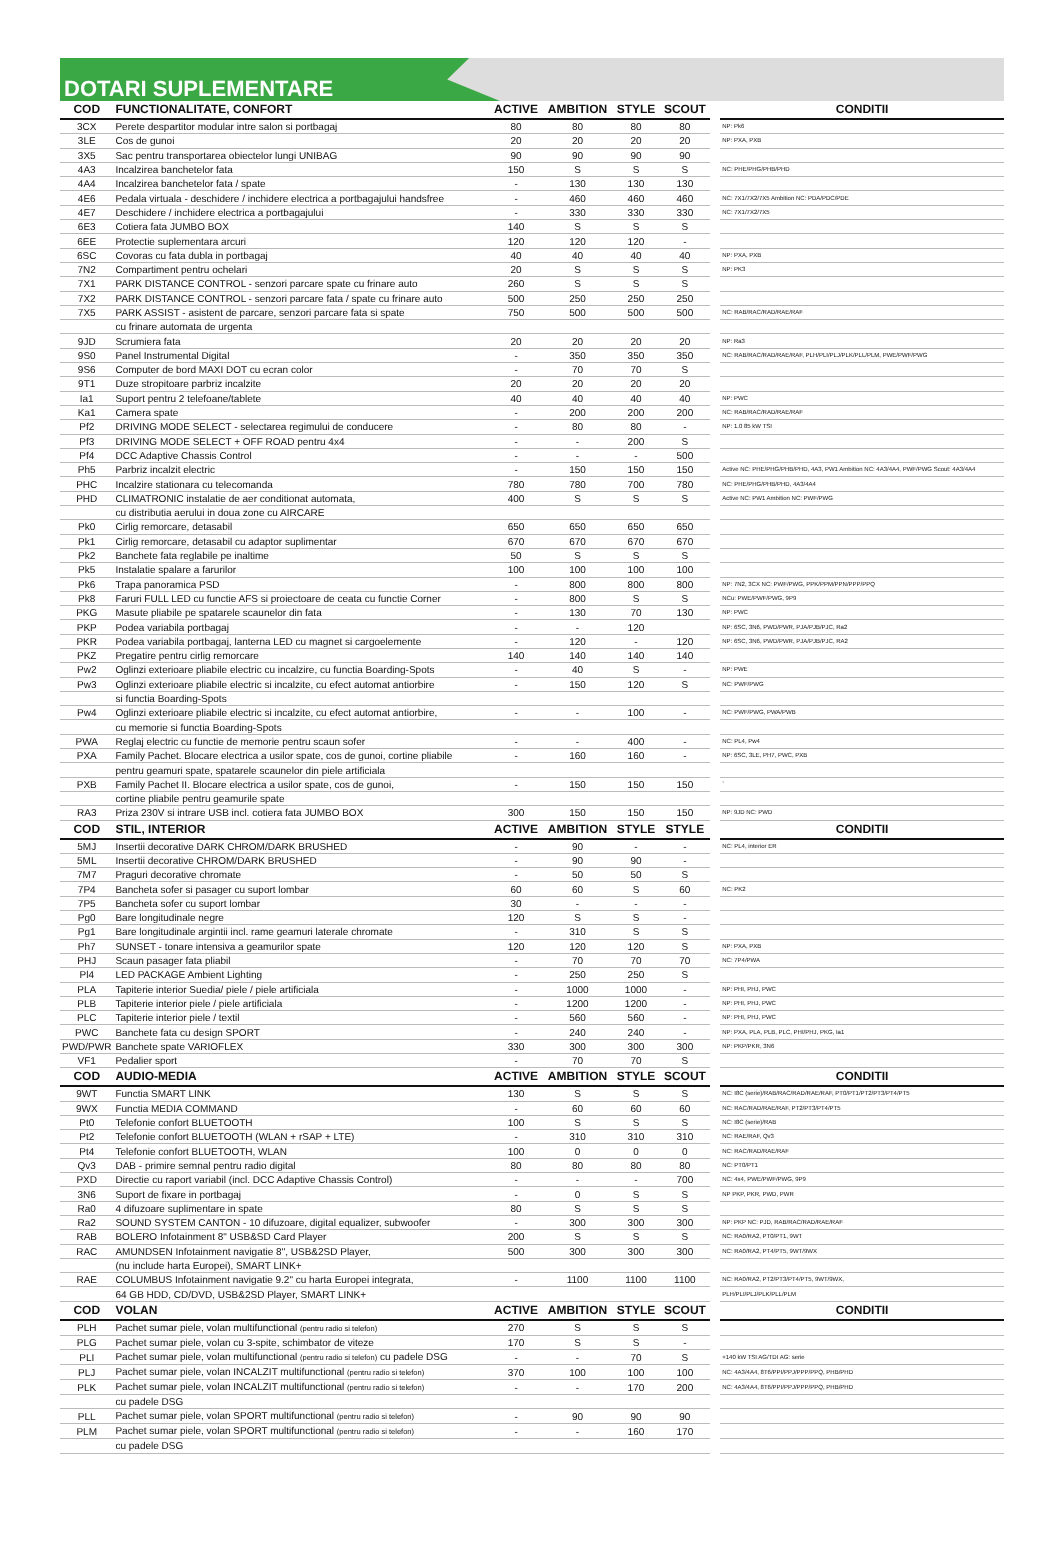DOTARI SUPLEMENTARE
| COD | FUNCTIONALITATE, CONFORT | ACTIVE | AMBITION | STYLE | SCOUT | | CONDITII |
| --- | --- | --- | --- | --- | --- | --- | --- |
| 3CX | Perete despartitor modular intre salon si portbagaj | 80 | 80 | 80 | 80 | | NP: Pk6 |
| 3LE | Cos de gunoi | 20 | 20 | 20 | 20 | | NP: PXA, PXB |
| 3X5 | Sac pentru transportarea obiectelor lungi UNIBAG | 90 | 90 | 90 | 90 | | |
| 4A3 | Incalzirea banchetelor fata | 150 | S | S | S | | NC: PHE/PHG/PHB/PHD |
| 4A4 | Incalzirea banchetelor fata / spate | - | 130 | 130 | 130 | | |
| 4E6 | Pedala virtuala - deschidere / inchidere electrica a portbagajului handsfree | - | 460 | 460 | 460 | | NC: 7X1/7X2/7X5 Ambition NC: PDA/PDC/PDE |
| 4E7 | Deschidere / inchidere electrica a portbagajului | - | 330 | 330 | 330 | | NC: 7X1/7X2/7X5 |
| 6E3 | Cotiera fata JUMBO BOX | 140 | S | S | S | | |
| 6EE | Protectie suplementara arcuri | 120 | 120 | 120 | - | | |
| 6SC | Covoras cu fata dubla in portbagaj | 40 | 40 | 40 | 40 | | NP: PXA, PXB |
| 7N2 | Compartiment pentru ochelari | 20 | S | S | S | | NP: PK3 |
| 7X1 | PARK DISTANCE CONTROL - senzori parcare spate cu frinare auto | 260 | S | S | S | | |
| 7X2 | PARK DISTANCE CONTROL - senzori parcare fata / spate cu frinare auto | 500 | 250 | 250 | 250 | | |
| 7X5 | PARK ASSIST - asistent de parcare, senzori parcare fata si spate | 750 | 500 | 500 | 500 | | NC: RAB/RAC/RAD/RAE/RAF |
| | cu frinare automata de urgenta | | | | | | |
| 9JD | Scrumiera fata | 20 | 20 | 20 | 20 | | NP: Ra3 |
| 9S0 | Panel Instrumental Digital | - | 350 | 350 | 350 | | NC: RAB/RAC/RAD/RAE/RAF, PLH/PLI/PLJ/PLK/PLL/PLM, PWE/PWF/PWG |
| 9S6 | Computer de bord MAXI DOT cu ecran color | - | 70 | 70 | S | | |
| 9T1 | Duze stropitoare parbriz incalzite | 20 | 20 | 20 | 20 | | |
| Ia1 | Suport pentru 2 telefoane/tablete | 40 | 40 | 40 | 40 | | NP: PWC |
| Ka1 | Camera spate | - | 200 | 200 | 200 | | NC: RAB/RAC/RAD/RAE/RAF |
| Pf2 | DRIVING MODE SELECT - selectarea regimului de conducere | - | 80 | 80 | - | | NP: 1.0 85 kW TSI |
| Pf3 | DRIVING MODE SELECT + OFF ROAD pentru 4x4 | - | - | 200 | S | | |
| Pf4 | DCC Adaptive Chassis Control | - | - | - | 500 | | |
| Ph5 | Parbriz incalzit electric | - | 150 | 150 | 150 | | Active NC: PHE/PHG/PHB/PHD, 4A3, PW1 Ambition NC: 4A3/4A4, PWF/PWG Scout: 4A3/4A4 |
| PHC | Incalzire stationara cu telecomanda | 780 | 780 | 700 | 780 | | NC: PHE/PHG/PHB/PHD, 4A3/4A4 |
| PHD | CLIMATRONIC instalatie de aer conditionat automata, | 400 | S | S | S | | Active NC: PW1 Ambition NC: PWF/PWG |
| | cu distributia aerului in doua zone cu AIRCARE | | | | | | |
| Pk0 | Cirlig remorcare, detasabil | 650 | 650 | 650 | 650 | | |
| Pk1 | Cirlig remorcare, detasabil cu adaptor suplimentar | 670 | 670 | 670 | 670 | | |
| Pk2 | Banchete fata reglabile pe inaltime | 50 | S | S | S | | |
| Pk5 | Instalatie spalare a farurilor | 100 | 100 | 100 | 100 | | |
| Pk6 | Trapa panoramica PSD | - | 800 | 800 | 800 | | NP: 7N2, 3CX NC: PWF/PWG, PPK/PPM/PPN/PPP/PPQ |
| Pk8 | Faruri FULL LED cu functie AFS si proiectoare de ceata cu functie Corner | - | 800 | S | S | | NCu: PWE/PWF/PWG, 9P9 |
| PKG | Masute pliabile pe spatarele scaunelor din fata | - | 130 | 70 | 130 | | NP: PWC |
| PKP | Podea variabila portbagaj | - | - | 120 | | | NP: 6SC, 3N6, PWD/PWR, PJA/PJB/PJC, Ra2 |
| PKR | Podea variabila portbagaj, lanterna LED cu magnet si cargoelemente | - | 120 | - | 120 | | NP: 6SC, 3N6, PWD/PWR, PJA/PJB/PJC, RA2 |
| PKZ | Pregatire pentru cirlig remorcare | 140 | 140 | 140 | 140 | | |
| Pw2 | Oglinzi exterioare pliabile electric cu incalzire, cu functia Boarding-Spots | - | 40 | S | - | | NP: PWE |
| Pw3 | Oglinzi exterioare pliabile electric si incalzite, cu efect automat antiorbire | - | 150 | 120 | S | | NC: PWF/PWG |
| | si functia Boarding-Spots | | | | | | |
| Pw4 | Oglinzi exterioare pliabile electric si incalzite, cu efect automat antiorbire, | - | - | 100 | - | | NC: PWF/PWG, PWA/PWB |
| | cu memorie si functia Boarding-Spots | | | | | | |
| PWA | Reglaj electric cu functie de memorie pentru scaun sofer | - | - | 400 | - | | NC: PL4, Pw4 |
| PXA | Family Pachet. Blocare electrica a usilor spate, cos de gunoi, cortine pliabile | - | 160 | 160 | - | | NP: 6SC, 3LE, PH7, PWC, PXB |
| | pentru geamuri spate, spatarele scaunelor din piele artificiala | | | | | | |
| PXB | Family Pachet II. Blocare electrica a usilor spate, cos de gunoi, | - | 150 | 150 | 150 | | ` |
| | cortine pliabile pentru geamurile spate | | | | | | |
| RA3 | Priza 230V si intrare USB incl. cotiera fata JUMBO BOX | 300 | 150 | 150 | 150 | | NP: 9JD NC: PWD |
| COD | STIL, INTERIOR | ACTIVE | AMBITION | STYLE | STYLE | | CONDITII |
| 5MJ | Insertii decorative DARK CHROM/DARK BRUSHED | - | 90 | - | - | | NC: PL4, interior ER |
| 5ML | Insertii decorative CHROM/DARK BRUSHED | - | 90 | 90 | - | | |
| 7M7 | Praguri decorative chromate | - | 50 | 50 | S | | |
| 7P4 | Bancheta sofer si pasager cu suport lombar | 60 | 60 | S | 60 | | NC: PK2 |
| 7P5 | Bancheta sofer cu suport lombar | 30 | - | - | - | | |
| Pg0 | Bare longitudinale negre | 120 | S | S | - | | |
| Pg1 | Bare longitudinale argintii incl. rame geamuri laterale chromate | - | 310 | S | S | | |
| Ph7 | SUNSET - tonare intensiva a geamurilor spate | 120 | 120 | 120 | S | | NP: PXA, PXB |
| PHJ | Scaun pasager fata pliabil | - | 70 | 70 | 70 | | NC: 7P4/PWA |
| Pl4 | LED PACKAGE Ambient Lighting | - | 250 | 250 | S | | |
| PLA | Tapiterie interior Suedia/ piele / piele artificiala | - | 1000 | 1000 | - | | NP: PHI, PHJ, PWC |
| PLB | Tapiterie interior piele / piele artificiala | - | 1200 | 1200 | - | | NP: PHI, PHJ, PWC |
| PLC | Tapiterie interior piele / textil | - | 560 | 560 | - | | NP: PHI, PHJ, PWC |
| PWC | Banchete fata cu design SPORT | - | 240 | 240 | - | | NP: PXA, PLA, PLB, PLC, PHI/PHJ, PKG, Ia1 |
| PWD/PWR | Banchete spate VARIOFLEX | 330 | 300 | 300 | 300 | | NP: PKP/PKR, 3N6 |
| VF1 | Pedalier sport | - | 70 | 70 | S | | |
| COD | AUDIO-MEDIA | ACTIVE | AMBITION | STYLE | SCOUT | | CONDITII |
| 9WT | Functia SMART LINK | 130 | S | S | S | | NC: I8C (serie)/RAB/RAC/RAD/RAE/RAF, PT0/PT1/PT2/PT3/PT4/PT5 |
| 9WX | Functia MEDIA COMMAND | - | 60 | 60 | 60 | | NC: RAC/RAD/RAE/RAF, PT2/PT3/PT4/PT5 |
| Pt0 | Telefonie confort BLUETOOTH | 100 | S | S | S | | NC: I8C (serie)/RAB |
| Pt2 | Telefonie confort BLUETOOTH (WLAN + rSAP + LTE) | - | 310 | 310 | 310 | | NC: RAE/RAF, Qv3 |
| Pt4 | Telefonie confort BLUETOOTH, WLAN | 100 | 0 | 0 | 0 | | NC: RAC/RAD/RAE/RAF |
| Qv3 | DAB - primire semnal pentru radio digital | 80 | 80 | 80 | 80 | | NC: PT0/PT1 |
| PXD | Directie cu raport variabil (incl. DCC Adaptive Chassis Control) | - | - | - | 700 | | NC: 4x4, PWE/PWF/PWG, 9P9 |
| 3N6 | Suport de fixare in portbagaj | - | 0 | S | S | | NP PKP, PKR, PWD, PWR |
| Ra0 | 4 difuzoare suplimentare in spate | 80 | S | S | S | | |
| Ra2 | SOUND SYSTEM CANTON - 10 difuzoare, digital equalizer, subwoofer | - | 300 | 300 | 300 | | NP: PKP NC: PJD, RAB/RAC/RAD/RAE/RAF |
| RAB | BOLERO Infotainment 8" USB&SD Card Player | 200 | S | S | S | | NC: RA0/RA2, PT0/PT1, 9WT |
| RAC | AMUNDSEN Infotainment navigatie 8", USB&2SD Player, | 500 | 300 | 300 | 300 | | NC: RA0/RA2, PT4/PT5, 9WT/9WX |
| | (nu include harta Europei), SMART LINK+ | | | | | | |
| RAE | COLUMBUS Infotainment navigatie 9.2" cu harta Europei integrata, | - | 1100 | 1100 | 1100 | | NC: RA0/RA2, PT2/PT3/PT4/PT5, 9WT/9WX, |
| | 64 GB HDD, CD/DVD, USB&2SD Player, SMART LINK+ | | | | | | PLH/PLI/PLJ/PLK/PLL/PLM |
| COD | VOLAN | ACTIVE | AMBITION | STYLE | SCOUT | | CONDITII |
| PLH | Pachet sumar piele, volan multifunctional (pentru radio si telefon) | 270 | S | S | S | | |
| PLG | Pachet sumar piele, volan cu 3-spite, schimbator de viteze | 170 | S | S | - | | |
| PLI | Pachet sumar piele, volan multifunctional (pentru radio si telefon) cu padele DSG | - | - | 70 | S | | +140 kW TSI AG/TDI AG: serie |
| PLJ | Pachet sumar piele, volan INCALZIT multifunctional (pentru radio si telefon) | 370 | 100 | 100 | 100 | | NC: 4A3/4A4, 8T6/PPI/PPJ/PPP/PPQ, PHB/PHD |
| PLK | Pachet sumar piele, volan INCALZIT multifunctional (pentru radio si telefon) | - | - | 170 | 200 | | NC: 4A3/4A4, 8T6/PPI/PPJ/PPP/PPQ, PHB/PHD |
| | cu padele DSG | | | | | | |
| PLL | Pachet sumar piele, volan SPORT multifunctional (pentru radio si telefon) | - | 90 | 90 | 90 | | |
| PLM | Pachet sumar piele, volan SPORT multifunctional (pentru radio si telefon) | - | - | 160 | 170 | | |
| | cu padele DSG | | | | | | |